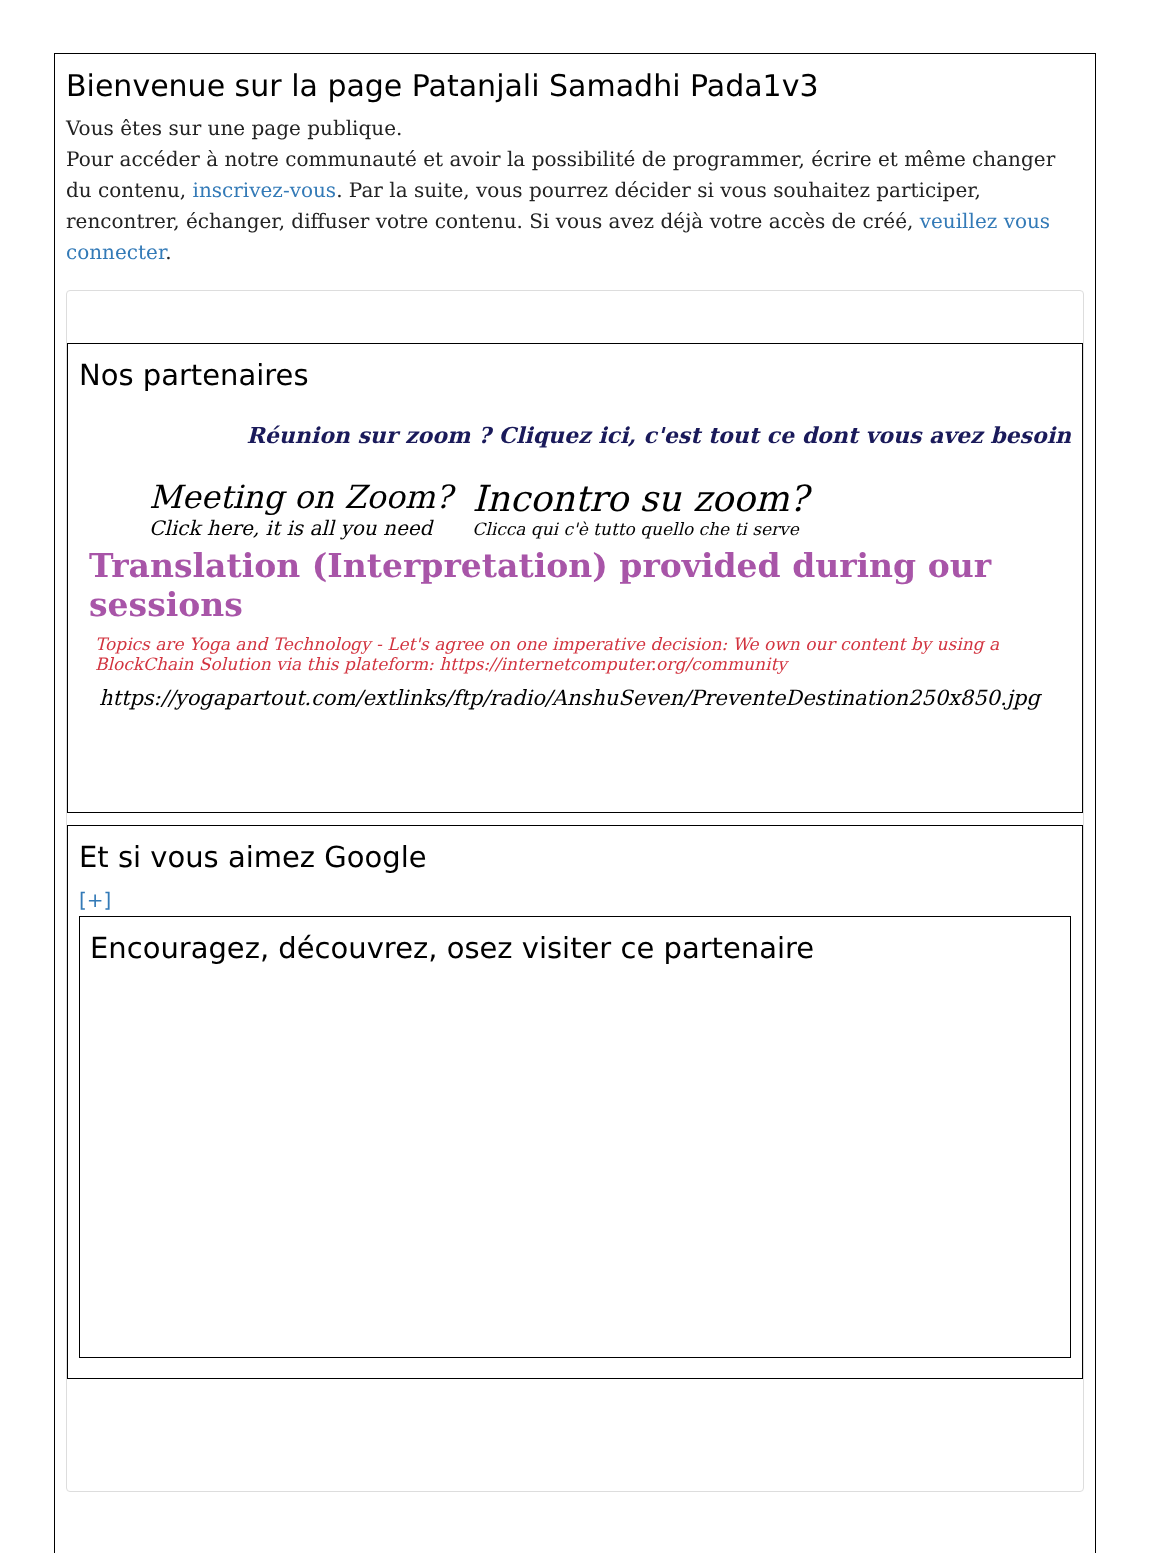Bienvenue sur la page Patanjali Samadhi Pada1v3
Vous êtes sur une page publique.
Pour accéder à notre communauté et avoir la possibilité de programmer, écrire et même changer du contenu, inscrivez-vous. Par la suite, vous pourrez décider si vous souhaitez participer, rencontrer, échanger, diffuser votre contenu. Si vous avez déjà votre accès de créé, veuillez vous connecter.
Nos partenaires
Réunion sur zoom ? Cliquez ici, c'est tout ce dont vous avez besoin
Meeting on Zoom?
Click here, it is all you need
Incontro su zoom?
Clicca qui c'è tutto quello che ti serve
Translation (Interpretation) provided during our sessions
Topics are Yoga and Technology - Let's agree on one imperative decision: We own our content by using a BlockChain Solution via this plateform: https://internetcomputer.org/community
https://yogapartout.com/extlinks/ftp/radio/AnshuSeven/PreventeDestination250x850.jpg
Et si vous aimez Google
[+]
Encouragez, découvrez, osez visiter ce partenaire